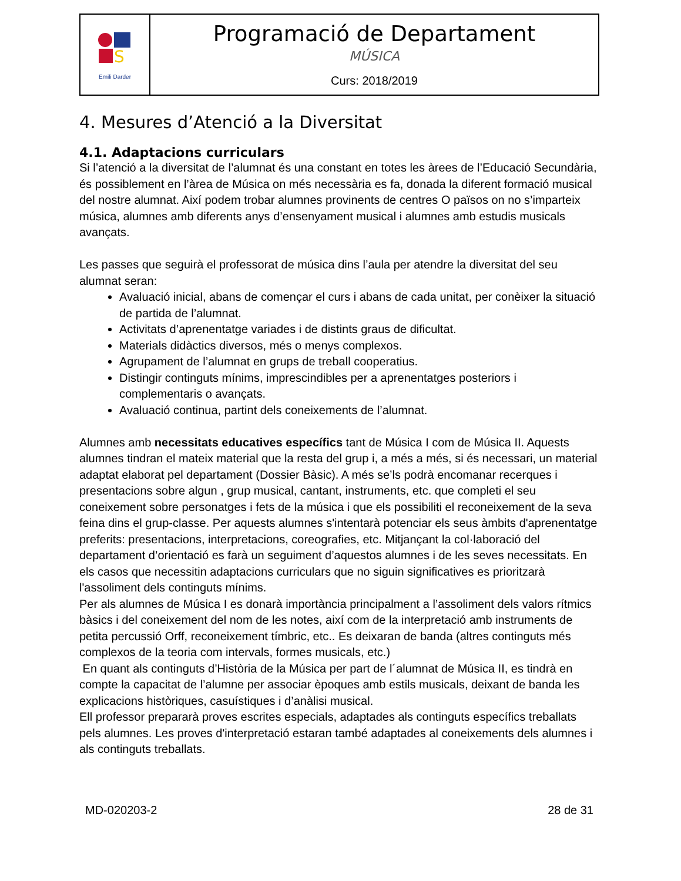| S Emili Darder | Programació de Departament MÚSICA Curs: 2018/2019 |
4. Mesures d’Atenció a la Diversitat
4.1. Adaptacions curriculars
Si l’atenció a la diversitat de l’alumnat és una constant en totes les àrees de l’Educació Secundària, és possiblement en l’àrea de Música on més necessària es fa, donada la diferent formació musical del nostre alumnat. Així podem trobar alumnes provinents de centres O països on no s’imparteix música, alumnes amb diferents anys d’ensenyament musical i alumnes amb estudis musicals avançats.
Les passes que seguirà el professorat de música dins l’aula per atendre la diversitat del seu alumnat seran:
Avaluació inicial, abans de començar el curs i abans de cada unitat, per conèixer la situació de partida de l’alumnat.
Activitats d’aprenentatge variades i de distints graus de dificultat.
Materials didàctics diversos, més o menys complexos.
Agrupament de l’alumnat en grups de treball cooperatius.
Distingir continguts mínims, imprescindibles per a aprenentatges posteriors i complementaris o avançats.
Avaluació continua, partint dels coneixements de l’alumnat.
Alumnes amb necessitats educatives específics tant de Música I com de Música II. Aquests alumnes tindran el mateix material que la resta del grup i, a més a més, si és necessari, un material adaptat elaborat pel departament (Dossier Bàsic). A més se’ls podrà encomanar recerques i presentacions sobre algun , grup musical, cantant, instruments, etc. que completi el seu coneixement sobre personatges i fets de la música i que els possibiliti el reconeixement de la seva feina dins el grup-classe. Per aquests alumnes s'intentarà potenciar els seus àmbits d'aprenentatge preferits: presentacions, interpretacions, coreografies, etc. Mitjançant la col·laboració del departament d’orientació es farà un seguiment d’aquestos alumnes i de les seves necessitats. En els casos que necessitin adaptacions curriculars que no siguin significatives es prioritzarà l'assoliment dels continguts mínims.
Per als alumnes de Música I es donarà importància principalment a l’assoliment dels valors rítmics bàsics i del coneixement del nom de les notes, així com de la interpretació amb instruments de petita percussió Orff, reconeixement tímbric, etc.. Es deixaran de banda (altres continguts més complexos de la teoria com intervals, formes musicals, etc.)
En quant als continguts d’Història de la Música per part de l´alumnat de Música II, es tindrà en compte la capacitat de l’alumne per associar èpoques amb estils musicals, deixant de banda les explicacions històriques, casuístiques i d’anàlisi musical.
Ell professor prepararà proves escrites especials, adaptades als continguts específics treballats pels alumnes. Les proves d'interpretació estaran també adaptades al coneixements dels alumnes i als continguts treballats.
MD-020203-2 28 de 31